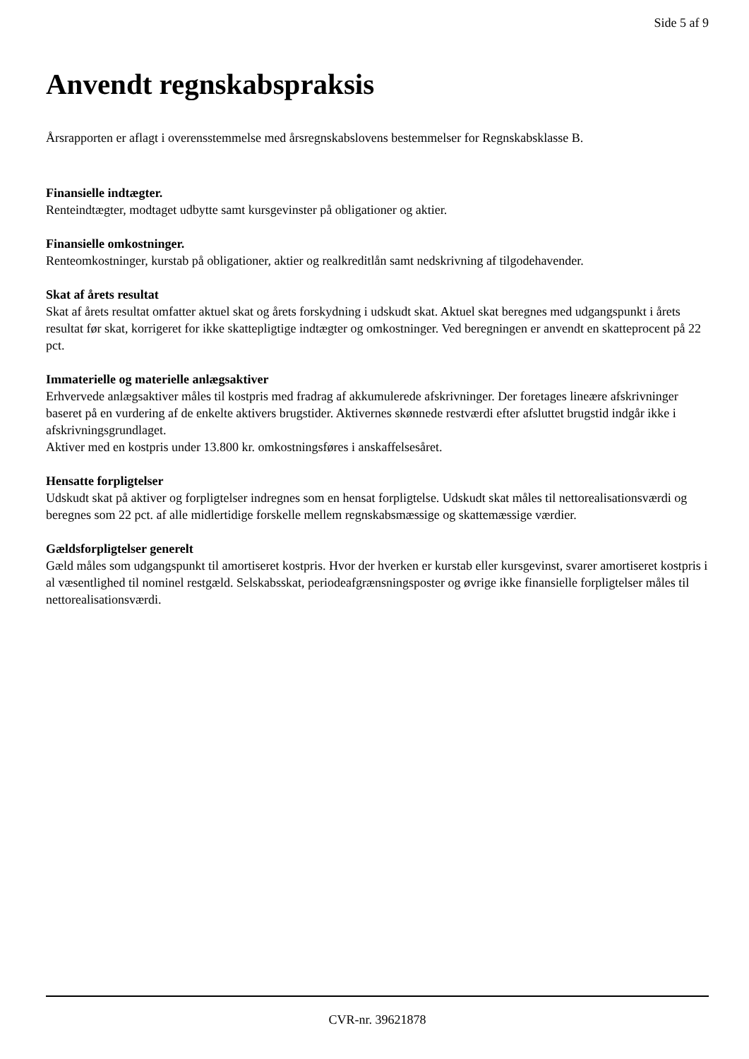Side 5 af 9
Anvendt regnskabspraksis
Årsrapporten er aflagt i overensstemmelse med årsregnskabslovens bestemmelser for Regnskabsklasse B.
Finansielle indtægter.
Renteindtægter, modtaget udbytte samt kursgevinster på obligationer og aktier.
Finansielle omkostninger.
Renteomkostninger, kurstab på obligationer, aktier og realkreditlån samt nedskrivning af tilgodehavender.
Skat af årets resultat
Skat af årets resultat omfatter aktuel skat og årets forskydning i udskudt skat. Aktuel skat beregnes med udgangspunkt i årets resultat før skat, korrigeret for ikke skattepligtige indtægter og omkostninger. Ved beregningen er anvendt en skatteprocent på 22 pct.
Immaterielle og materielle anlægsaktiver
Erhvervede anlægsaktiver måles til kostpris med fradrag af akkumulerede afskrivninger. Der foretages lineære afskrivninger baseret på en vurdering af de enkelte aktivers brugstider. Aktivernes skønnede restværdi efter afsluttet brugstid indgår ikke i afskrivningsgrundlaget.
Aktiver med en kostpris under 13.800 kr. omkostningsføres i anskaffelsesåret.
Hensatte forpligtelser
Udskudt skat på aktiver og forpligtelser indregnes som en hensat forpligtelse. Udskudt skat måles til nettorealisationsværdi og beregnes som 22 pct. af alle midlertidige forskelle mellem regnskabsmæssige og skattemæssige værdier.
Gældsforpligtelser generelt
Gæld måles som udgangspunkt til amortiseret kostpris. Hvor der hverken er kurstab eller kursgevinst, svarer amortiseret kostpris i al væsentlighed til nominel restgæld. Selskabsskat, periodeafgrænsningsposter og øvrige ikke finansielle forpligtelser måles til nettorealisationsværdi.
CVR-nr. 39621878